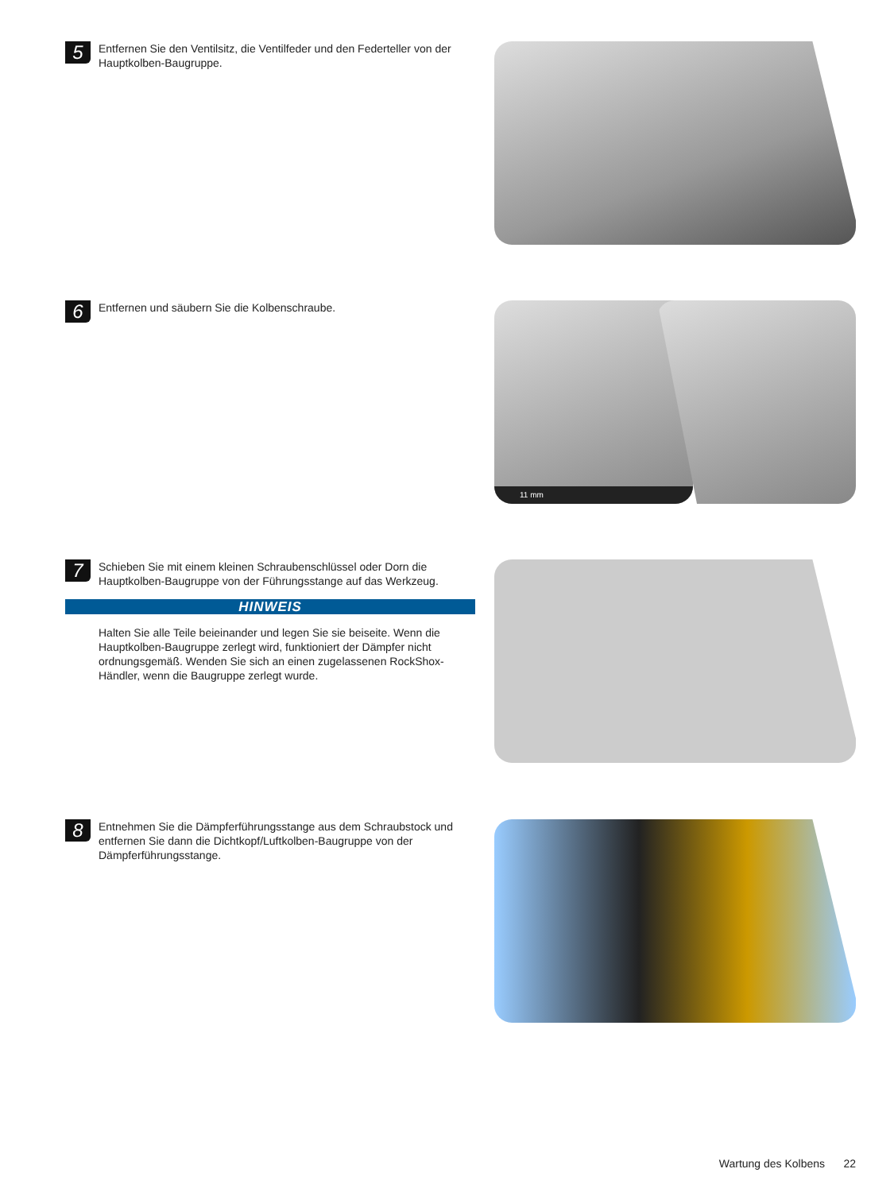5
Entfernen Sie den Ventilsitz, die Ventilfeder und den Federteller von der Hauptkolben-Baugruppe.
6
Entfernen und säubern Sie die Kolbenschraube.
11 mm
7
Schieben Sie mit einem kleinen Schraubenschlüssel oder Dorn die Hauptkolben-Baugruppe von der Führungsstange auf das Werkzeug.
HINWEIS
Halten Sie alle Teile beieinander und legen Sie sie beiseite. Wenn die Hauptkolben-Baugruppe zerlegt wird, funktioniert der Dämpfer nicht ordnungsgemäß. Wenden Sie sich an einen zugelassenen RockShox-Händler, wenn die Baugruppe zerlegt wurde.
8
Entnehmen Sie die Dämpferführungsstange aus dem Schraubstock und entfernen Sie dann die Dichtkopf/Luftkolben-Baugruppe von der Dämpferführungsstange.
Wartung des Kolbens 22